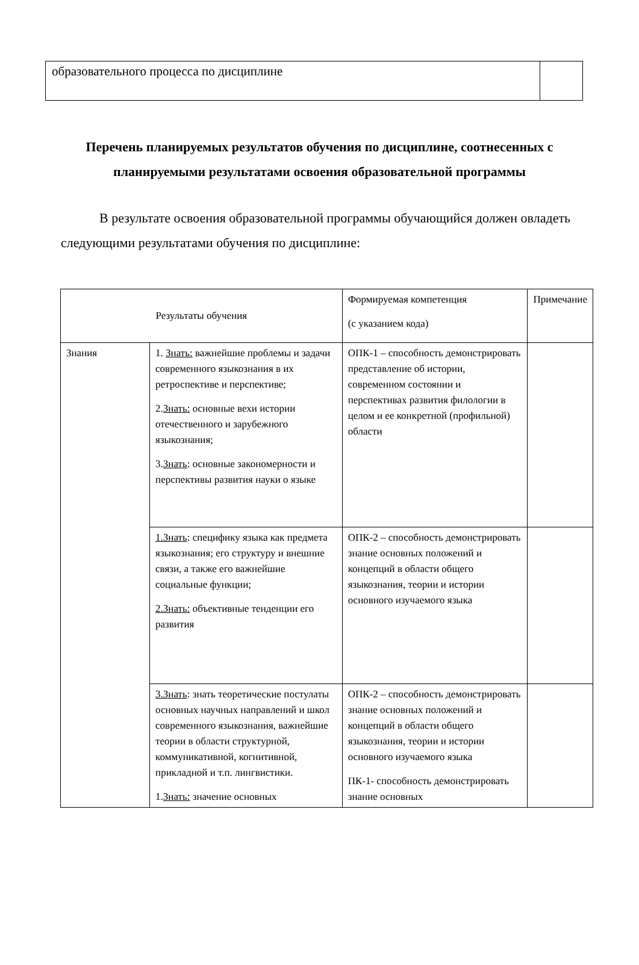| образовательного процесса по дисциплине | |
Перечень планируемых результатов обучения по дисциплине, соотнесенных с планируемыми результатами освоения образовательной программы
В результате освоения образовательной программы обучающийся должен овладеть следующими результатами обучения по дисциплине:
| Результаты обучения | | Формируемая компетенция (с указанием кода) | Примечание |
| --- | --- | --- | --- |
| Знания | 1. Знать: важнейшие проблемы и задачи современного языкознания в их ретроспективе и перспективе; 2. Знать: основные вехи истории отечественного и зарубежного языкознания; 3. Знать : основные закономерности и перспективы развития науки о языке | ОПК-1 – способность демонстрировать представление об истории, современном состоянии и перспективах развития филологии в целом и ее конкретной (профильной) области | |
| | 1.Знать : специфику языка как предмета языкознания; его структуру и внешние связи, а также его важнейшие социальные функции; 2.Знать: объективные тенденции его развития | ОПК-2 – способность демонстрировать знание основных положений и концепций в области общего языкознания, теории и истории основного изучаемого языка | |
| | 3.Знать : знать теоретические постулаты основных научных направлений и школ современного языкознания, важнейшие теории в области структурной, коммуникативной, когнитивной, прикладной и т.п. лингвистики. 1. Знать: значение основных | ОПК-2 – способность демонстрировать знание основных положений и концепций в области общего языкознания, теории и истории основного изучаемого языка ПК-1- способность демонстрировать знание основных | |